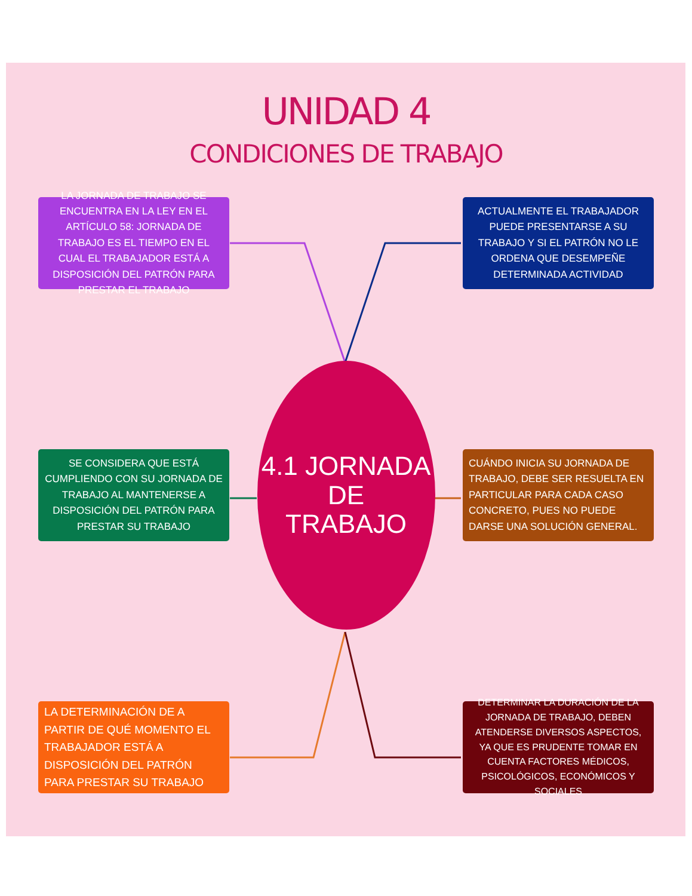UNIDAD 4
CONDICIONES DE TRABAJO
LA JORNADA DE TRABAJO SE ENCUENTRA EN LA LEY EN EL ARTÍCULO 58: JORNADA DE TRABAJO ES EL TIEMPO EN EL CUAL EL TRABAJADOR ESTÁ A DISPOSICIÓN DEL PATRÓN PARA PRESTAR EL TRABAJO
ACTUALMENTE EL TRABAJADOR PUEDE PRESENTARSE A SU TRABAJO Y SI EL PATRÓN NO LE ORDENA QUE DESEMPEÑE DETERMINADA ACTIVIDAD
SE CONSIDERA QUE ESTÁ CUMPLIENDO CON SU JORNADA DE TRABAJO AL MANTENERSE A DISPOSICIÓN DEL PATRÓN PARA PRESTAR SU TRABAJO
4.1 JORNADA DE
TRABAJO
CUÁNDO INICIA SU JORNADA DE TRABAJO, DEBE SER RESUELTA EN PARTICULAR PARA CADA CASO CONCRETO, PUES NO PUEDE DARSE UNA SOLUCIÓN GENERAL.
LA DETERMINACIÓN DE A PARTIR DE QUÉ MOMENTO EL TRABAJADOR ESTÁ A DISPOSICIÓN DEL PATRÓN PARA PRESTAR SU TRABAJO
DETERMINAR LA DURACIÓN DE LA JORNADA DE TRABAJO, DEBEN ATENDERSE DIVERSOS ASPECTOS, YA QUE ES PRUDENTE TOMAR EN CUENTA FACTORES MÉDICOS, PSICOLÓGICOS, ECONÓMICOS Y SOCIALES